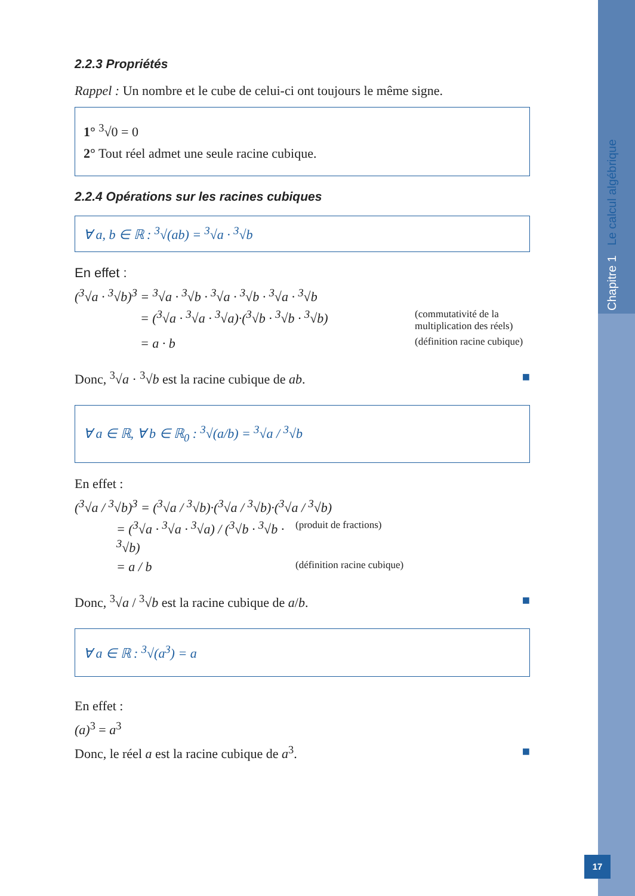Chapitre 1 Le calcul algébrique
17
2.2.3 Propriétés
Rappel : Un nombre et le cube de celui-ci ont toujours le même signe.
1° <sup>3</sup>√0 = 0
2° Tout réel admet une seule racine cubique.
2.2.4 Opérations sur les racines cubiques
∀ a, b ∈ ℝ : <sup>3</sup>√(ab) = <sup>3</sup>√a · <sup>3</sup>√b
En effet :
(<sup>3</sup>√a · <sup>3</sup>√b)<sup>3</sup> = <sup>3</sup>√a · <sup>3</sup>√b · <sup>3</sup>√a · <sup>3</sup>√b · <sup>3</sup>√a · <sup>3</sup>√b
= (<sup>3</sup>√a · <sup>3</sup>√a · <sup>3</sup>√a)·(<sup>3</sup>√b · <sup>3</sup>√b · <sup>3</sup>√b)
(commutativité de la
multiplication des réels)
= a · b
(définition racine cubique)
Donc, <sup>3</sup>√a · <sup>3</sup>√b est la racine cubique de ab. ■
∀ a ∈ ℝ, ∀ b ∈ ℝ<sub>0</sub> : <sup>3</sup>√(a/b) = <sup>3</sup>√a / <sup>3</sup>√b
En effet :
(<sup>3</sup>√a / <sup>3</sup>√b)<sup>3</sup> = (<sup>3</sup>√a / <sup>3</sup>√b)·(<sup>3</sup>√a / <sup>3</sup>√b)·(<sup>3</sup>√a / <sup>3</sup>√b)
= (<sup>3</sup>√a · <sup>3</sup>√a · <sup>3</sup>√a) / (<sup>3</sup>√b · <sup>3</sup>√b · <sup>3</sup>√b)
(produit de fractions)
= a / b
(définition racine cubique)
Donc, <sup>3</sup>√a / <sup>3</sup>√b est la racine cubique de a/b. ■
∀ a ∈ ℝ : <sup>3</sup>√(a<sup>3</sup>) = a
En effet :
(a)<sup>3</sup> = a<sup>3</sup>
Donc, le réel a est la racine cubique de a<sup>3</sup>. ■